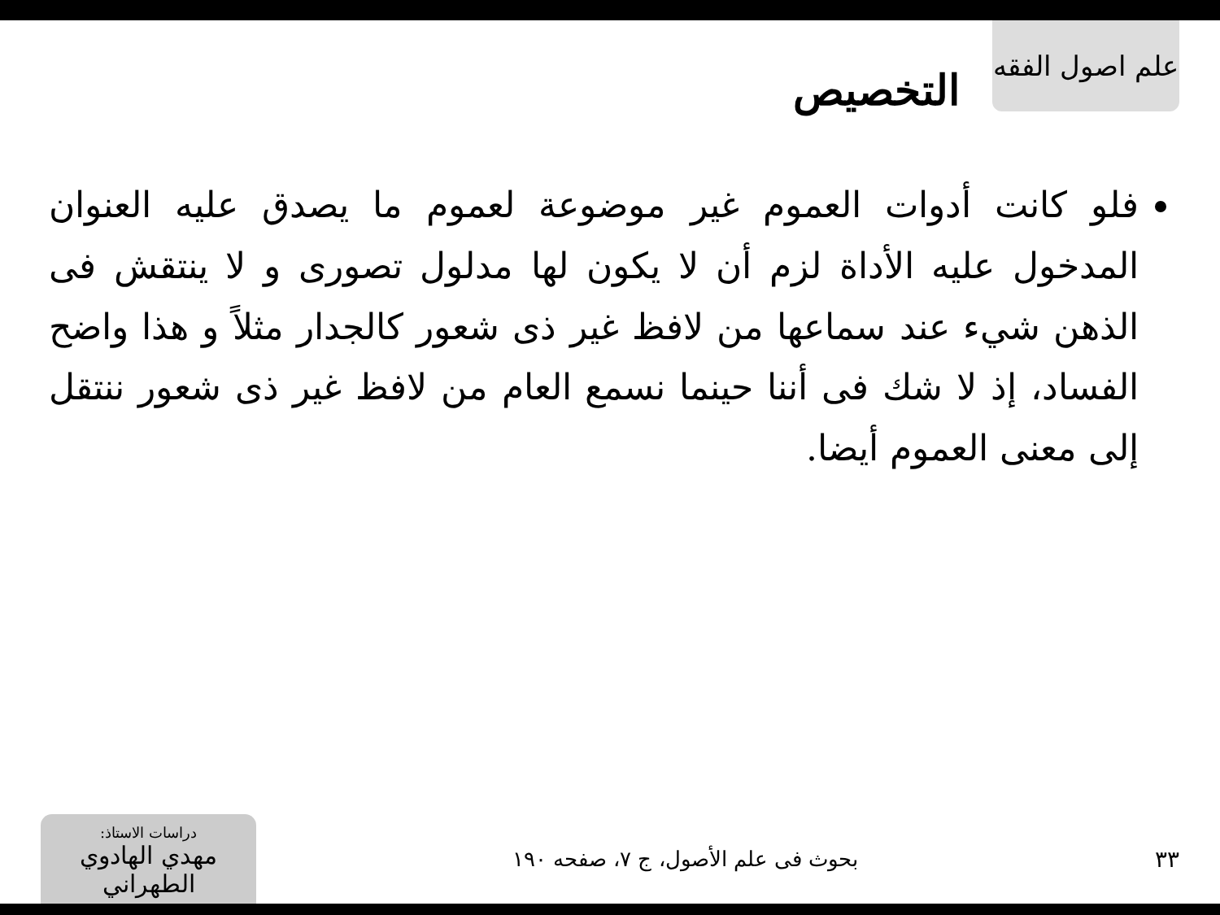علم اصول الفقه
التخصيص
فلو كانت أدوات العموم غير موضوعة لعموم ما يصدق عليه العنوان المدخول عليه الأداة لزم أن لا يكون لها مدلول تصورى و لا ينتقش فى الذهن شيء عند سماعها من لافظ غير ذى شعور كالجدار مثلاً و هذا واضح الفساد، إذ لا شك فى أننا حينما نسمع العام من لافظ غير ذى شعور ننتقل إلى معنى العموم أيضا.
٣٣
بحوث فى علم الأصول، ج ٧، صفحه ١٩٠
دراسات الاستاذ:
مهدي الهادوي الطهراني